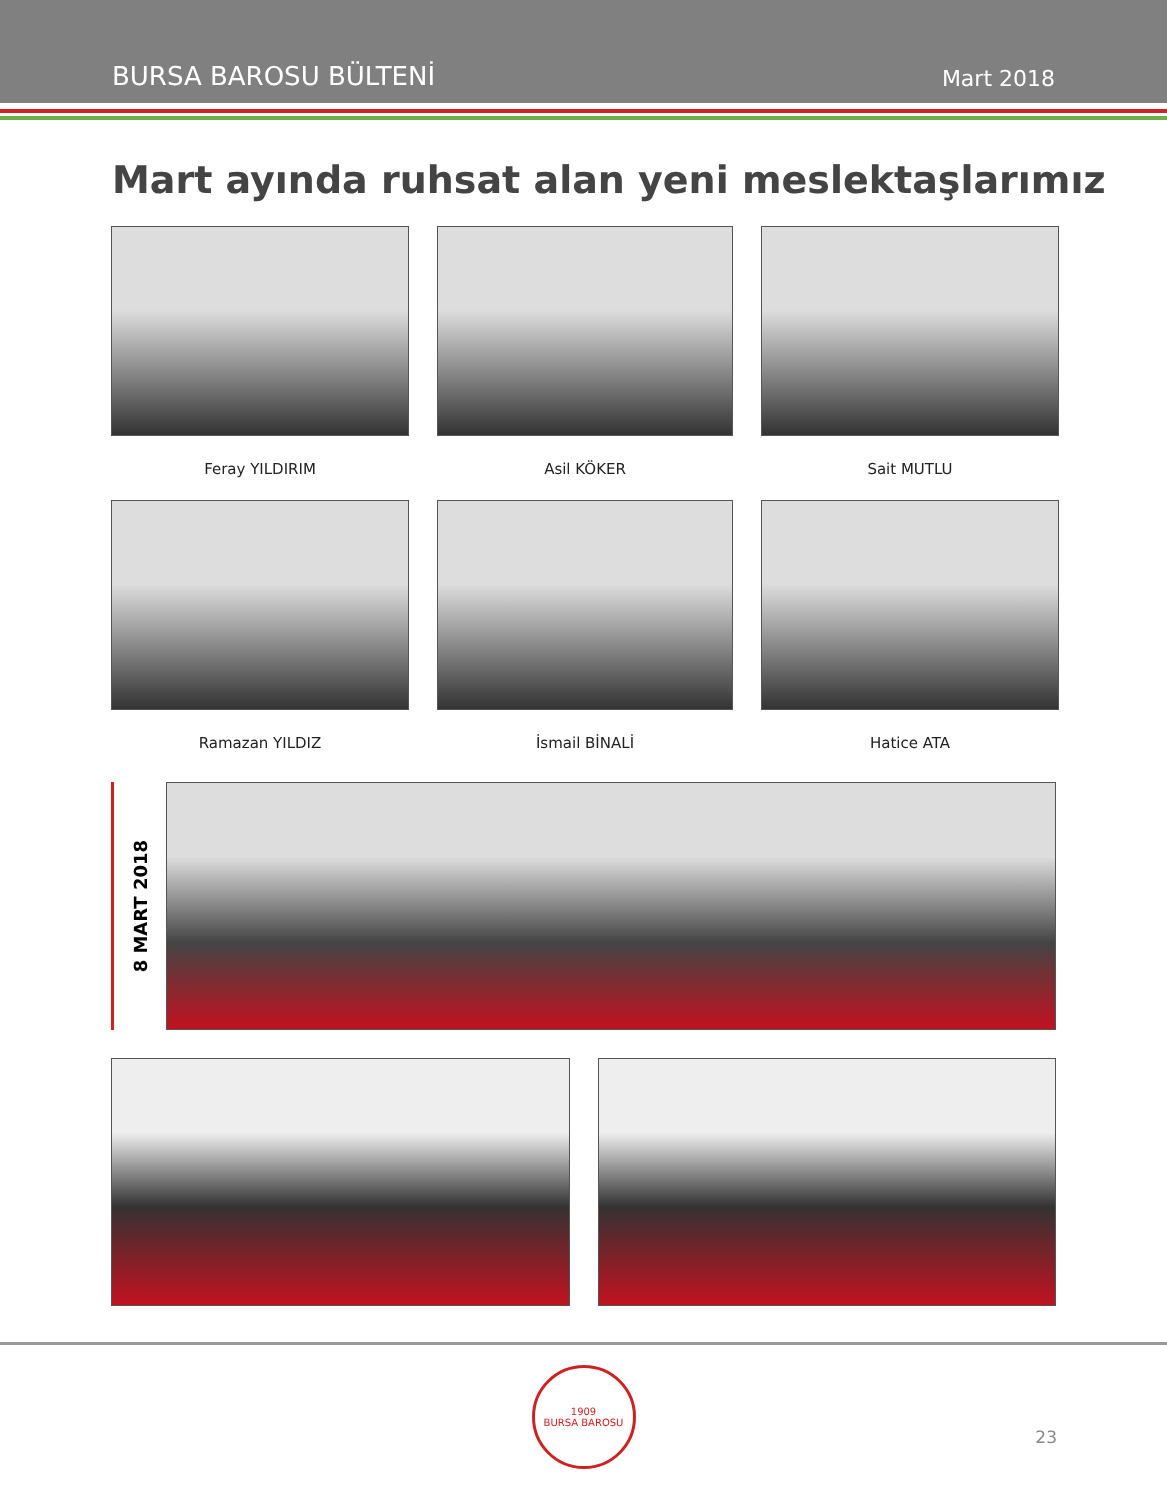BURSA BAROSU BÜLTENİ Mart 2018
Mart ayında ruhsat alan yeni meslektaşlarımız
Feray YILDIRIM
Asil KÖKER
Sait MUTLU
Ramazan YILDIZ
İsmail BİNALİ
Hatice ATA
8 MART 2018
1909
BURSA BAROSU
23